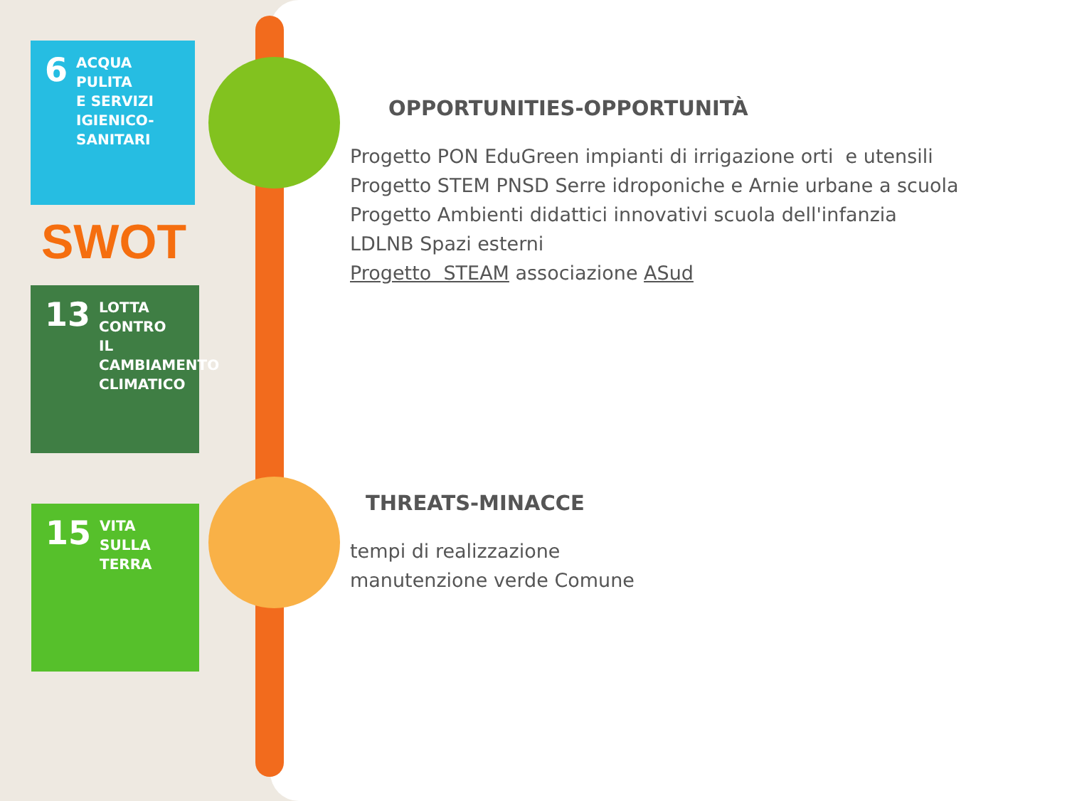6
ACQUA PULITA
E SERVIZI
IGIENICO-SANITARI
SWOT
13
LOTTA CONTRO
IL CAMBIAMENTO
CLIMATICO
15
VITA
SULLA TERRA
OPPORTUNITIES-OPPORTUNITÀ
Progetto PON EduGreen impianti di irrigazione orti e utensili
Progetto STEM PNSD Serre idroponiche e Arnie urbane a scuola
Progetto Ambienti didattici innovativi scuola dell'infanzia
LDLNB Spazi esterni
Progetto STEAM associazione ASud
THREATS-MINACCE
tempi di realizzazione
manutenzione verde Comune